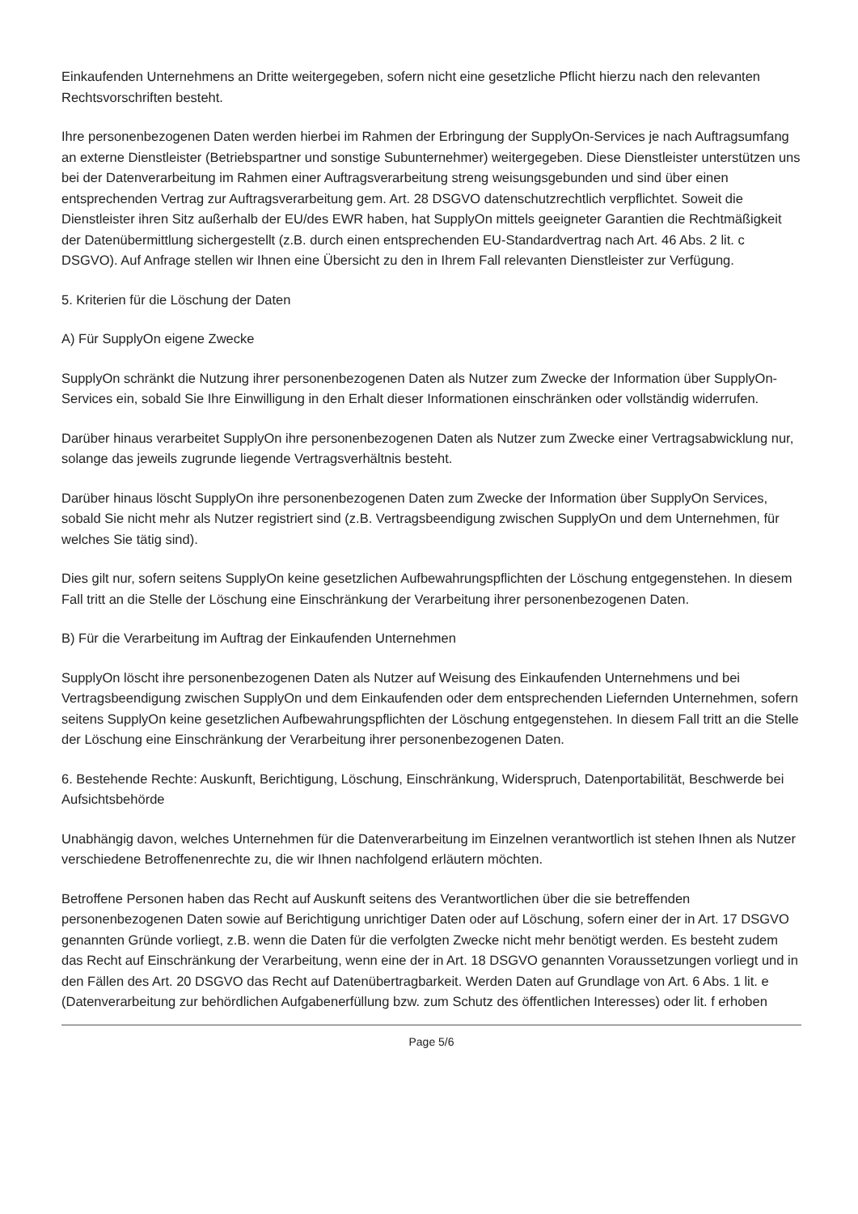Einkaufenden Unternehmens an Dritte weitergegeben, sofern nicht eine gesetzliche Pflicht hierzu nach den relevanten Rechtsvorschriften besteht.
Ihre personenbezogenen Daten werden hierbei im Rahmen der Erbringung der SupplyOn-Services je nach Auftragsumfang an externe Dienstleister (Betriebspartner und sonstige Subunternehmer) weitergegeben. Diese Dienstleister unterstützen uns bei der Datenverarbeitung im Rahmen einer Auftragsverarbeitung streng weisungsgebunden und sind über einen entsprechenden Vertrag zur Auftragsverarbeitung gem. Art. 28 DSGVO datenschutzrechtlich verpflichtet. Soweit die Dienstleister ihren Sitz außerhalb der EU/des EWR haben, hat SupplyOn mittels geeigneter Garantien die Rechtmäßigkeit der Datenübermittlung sichergestellt (z.B. durch einen entsprechenden EU-Standardvertrag nach Art. 46 Abs. 2 lit. c DSGVO). Auf Anfrage stellen wir Ihnen eine Übersicht zu den in Ihrem Fall relevanten Dienstleister zur Verfügung.
5. Kriterien für die Löschung der Daten
A) Für SupplyOn eigene Zwecke
SupplyOn schränkt die Nutzung ihrer personenbezogenen Daten als Nutzer zum Zwecke der Information über SupplyOn-Services ein, sobald Sie Ihre Einwilligung in den Erhalt dieser Informationen einschränken oder vollständig widerrufen.
Darüber hinaus verarbeitet SupplyOn ihre personenbezogenen Daten als Nutzer zum Zwecke einer Vertragsabwicklung nur, solange das jeweils zugrunde liegende Vertragsverhältnis besteht.
Darüber hinaus löscht SupplyOn ihre personenbezogenen Daten zum Zwecke der Information über SupplyOn Services, sobald Sie nicht mehr als Nutzer registriert sind (z.B. Vertragsbeendigung zwischen SupplyOn und dem Unternehmen, für welches Sie tätig sind).
Dies gilt nur, sofern seitens SupplyOn keine gesetzlichen Aufbewahrungspflichten der Löschung entgegenstehen. In diesem Fall tritt an die Stelle der Löschung eine Einschränkung der Verarbeitung ihrer personenbezogenen Daten.
B) Für die Verarbeitung im Auftrag der Einkaufenden Unternehmen
SupplyOn löscht ihre personenbezogenen Daten als Nutzer auf Weisung des Einkaufenden Unternehmens und bei Vertragsbeendigung zwischen SupplyOn und dem Einkaufenden oder dem entsprechenden Liefernden Unternehmen, sofern seitens SupplyOn keine gesetzlichen Aufbewahrungspflichten der Löschung entgegenstehen. In diesem Fall tritt an die Stelle der Löschung eine Einschränkung der Verarbeitung ihrer personenbezogenen Daten.
6. Bestehende Rechte: Auskunft, Berichtigung, Löschung, Einschränkung, Widerspruch, Datenportabilität, Beschwerde bei Aufsichtsbehörde
Unabhängig davon, welches Unternehmen für die Datenverarbeitung im Einzelnen verantwortlich ist stehen Ihnen als Nutzer verschiedene Betroffenenrechte zu, die wir Ihnen nachfolgend erläutern möchten.
Betroffene Personen haben das Recht auf Auskunft seitens des Verantwortlichen über die sie betreffenden personenbezogenen Daten sowie auf Berichtigung unrichtiger Daten oder auf Löschung, sofern einer der in Art. 17 DSGVO genannten Gründe vorliegt, z.B. wenn die Daten für die verfolgten Zwecke nicht mehr benötigt werden. Es besteht zudem das Recht auf Einschränkung der Verarbeitung, wenn eine der in Art. 18 DSGVO genannten Voraussetzungen vorliegt und in den Fällen des Art. 20 DSGVO das Recht auf Datenübertragbarkeit. Werden Daten auf Grundlage von Art. 6 Abs. 1 lit. e (Datenverarbeitung zur behördlichen Aufgabenerfüllung bzw. zum Schutz des öffentlichen Interesses) oder lit. f erhoben
Page 5/6